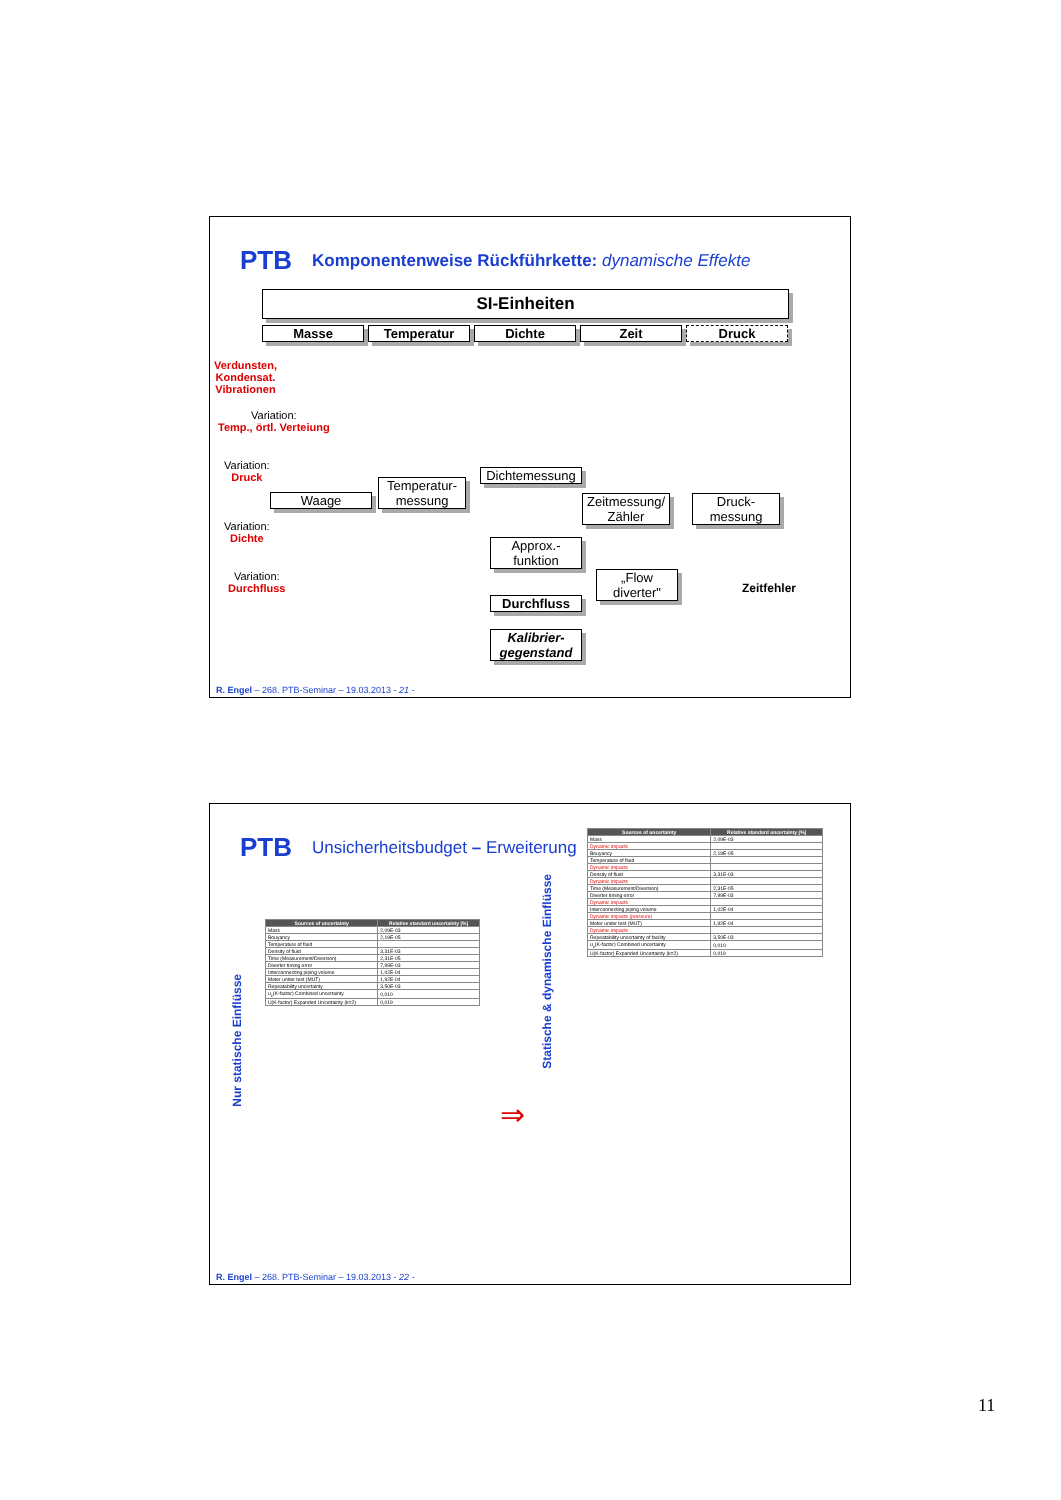PTB Komponentenweise Rückführkette: dynamische Effekte
SI-Einheiten
Masse Temperatur Dichte Zeit Druck
Verdunsten,
Kondensat.
Vibrationen
Variation:
Temp., örtl. Verteiung
Variation:
Druck
Variation:
Dichte
Variation:
Durchfluss
Dichtemessung
Temperatur-
messung
Waage
Zeitmessung/
Zähler
Druck-
messung
Approx.-
funktion
„Flow diverter"
Durchfluss
Zeitfehler
Kalibrier-
gegenstand
R. Engel – 268. PTB-Seminar – 19.03.2013 - 21 -
PTB Unsicherheitsbudget – Erweiterung
Nur statische Einflüsse
Statische & dynamische Einflüsse
| Sources of uncertainty | Relative standard uncertainty [%] |
| --- | --- |
| Mass | 2,09E-03 |
| Bouyancy | 2,19E-05 |
| Temperature of fluid | |
| Density of fluid | 3,31E-03 |
| Time (Measurement/Diversion) | 2,31E-05 |
| Diverter timing error | 7,99E-03 |
| Interconnecting piping volume | 1,02E-04 |
| Meter under test (MUT) | 1,92E-04 |
| Repeatability uncertainty | 3,50E-03 |
| u<sub>c</sub>(K-factor) Combined uncertainty | 0,010 |
| U(K-factor) Expanded Uncertainty (k=2) | 0,019 |
⇒
| Sources of uncertainty | Relative standard uncertainty [%] |
| --- | --- |
| Mass | 2,09E-03 |
| Dynamic impacts | |
| Bouyancy | 2,19E-05 |
| Temperature of fluid | |
| Dynamic impacts | |
| Density of fluid | 3,31E-03 |
| Dynamic impacts | |
| Time (Measurement/Diversion) | 2,31E-05 |
| Diverter timing error | 7,99E-03 |
| Dynamic impacts | |
| Interconnecting piping volume | 1,02E-04 |
| Dynamic impacts (pressure) | |
| Meter under test (MUT) | 1,92E-04 |
| Dynamic impacts | |
| Repeatability uncertainty of facility | 3,50E-03 |
| u<sub>c</sub>(K-factor) Combined uncertainty | 0,010 |
| U(K-factor) Expanded Uncertainty (k=2) | 0,019 |
R. Engel – 268. PTB-Seminar – 19.03.2013 - 22 -
11